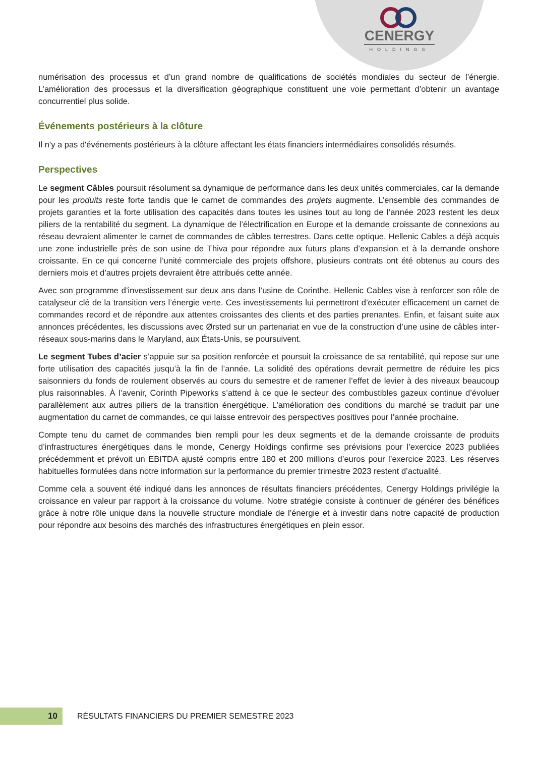CENERGY
HOLDINGS
numérisation des processus et d’un grand nombre de qualifications de sociétés mondiales du secteur de l’énergie. L’amélioration des processus et la diversification géographique constituent une voie permettant d’obtenir un avantage concurrentiel plus solide.
Événements postérieurs à la clôture
Il n'y a pas d'événements postérieurs à la clôture affectant les états financiers intermédiaires consolidés résumés.
Perspectives
Le segment Câbles poursuit résolument sa dynamique de performance dans les deux unités commerciales, car la demande pour les produits reste forte tandis que le carnet de commandes des projets augmente. L’ensemble des commandes de projets garanties et la forte utilisation des capacités dans toutes les usines tout au long de l’année 2023 restent les deux piliers de la rentabilité du segment. La dynamique de l’électrification en Europe et la demande croissante de connexions au réseau devraient alimenter le carnet de commandes de câbles terrestres. Dans cette optique, Hellenic Cables a déjà acquis une zone industrielle près de son usine de Thiva pour répondre aux futurs plans d’expansion et à la demande onshore croissante. En ce qui concerne l’unité commerciale des projets offshore, plusieurs contrats ont été obtenus au cours des derniers mois et d’autres projets devraient être attribués cette année.
Avec son programme d’investissement sur deux ans dans l’usine de Corinthe, Hellenic Cables vise à renforcer son rôle de catalyseur clé de la transition vers l’énergie verte. Ces investissements lui permettront d’exécuter efficacement un carnet de commandes record et de répondre aux attentes croissantes des clients et des parties prenantes. Enfin, et faisant suite aux annonces précédentes, les discussions avec Ørsted sur un partenariat en vue de la construction d’une usine de câbles inter-réseaux sous-marins dans le Maryland, aux États-Unis, se poursuivent.
Le segment Tubes d’acier s’appuie sur sa position renforcée et poursuit la croissance de sa rentabilité, qui repose sur une forte utilisation des capacités jusqu’à la fin de l’année. La solidité des opérations devrait permettre de réduire les pics saisonniers du fonds de roulement observés au cours du semestre et de ramener l’effet de levier à des niveaux beaucoup plus raisonnables. À l’avenir, Corinth Pipeworks s’attend à ce que le secteur des combustibles gazeux continue d’évoluer parallèlement aux autres piliers de la transition énergétique. L’amélioration des conditions du marché se traduit par une augmentation du carnet de commandes, ce qui laisse entrevoir des perspectives positives pour l’année prochaine.
Compte tenu du carnet de commandes bien rempli pour les deux segments et de la demande croissante de produits d’infrastructures énergétiques dans le monde, Cenergy Holdings confirme ses prévisions pour l’exercice 2023 publiées précédemment et prévoit un EBITDA ajusté compris entre 180 et 200 millions d’euros pour l’exercice 2023. Les réserves habituelles formulées dans notre information sur la performance du premier trimestre 2023 restent d’actualité.
Comme cela a souvent été indiqué dans les annonces de résultats financiers précédentes, Cenergy Holdings privilégie la croissance en valeur par rapport à la croissance du volume. Notre stratégie consiste à continuer de générer des bénéfices grâce à notre rôle unique dans la nouvelle structure mondiale de l’énergie et à investir dans notre capacité de production pour répondre aux besoins des marchés des infrastructures énergétiques en plein essor.
10
RÉSULTATS FINANCIERS DU PREMIER SEMESTRE 2023